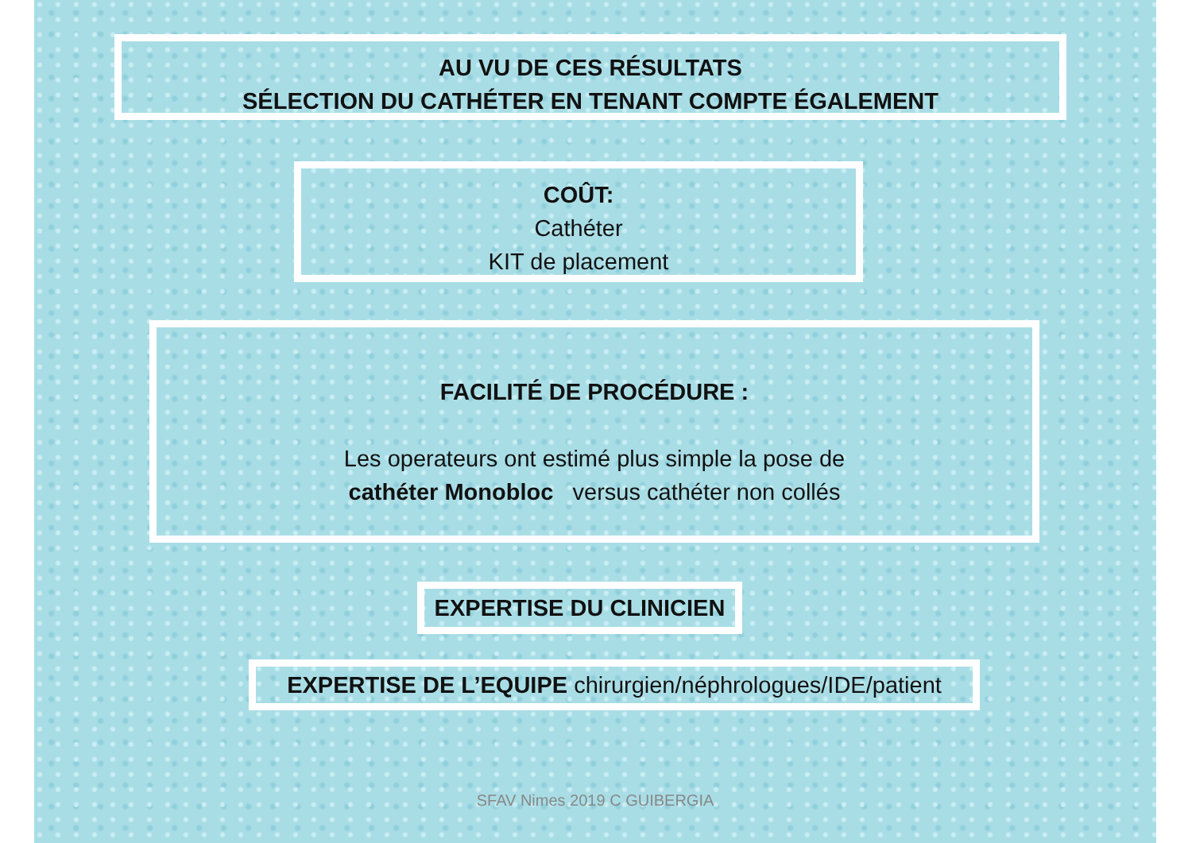AU VU DE CES RÉSULTATS
SÉLECTION DU CATHÉTER EN TENANT COMPTE ÉGALEMENT
COÛT:
Cathéter
KIT de placement
FACILITÉ DE PROCÉDURE :
Les operateurs ont estimé plus simple la pose de
cathéter Monobloc versus cathéter non collés
EXPERTISE DU CLINICIEN
EXPERTISE DE L’EQUIPE chirurgien/néphrologues/IDE/patient
SFAV Nimes 2019 C GUIBERGIA